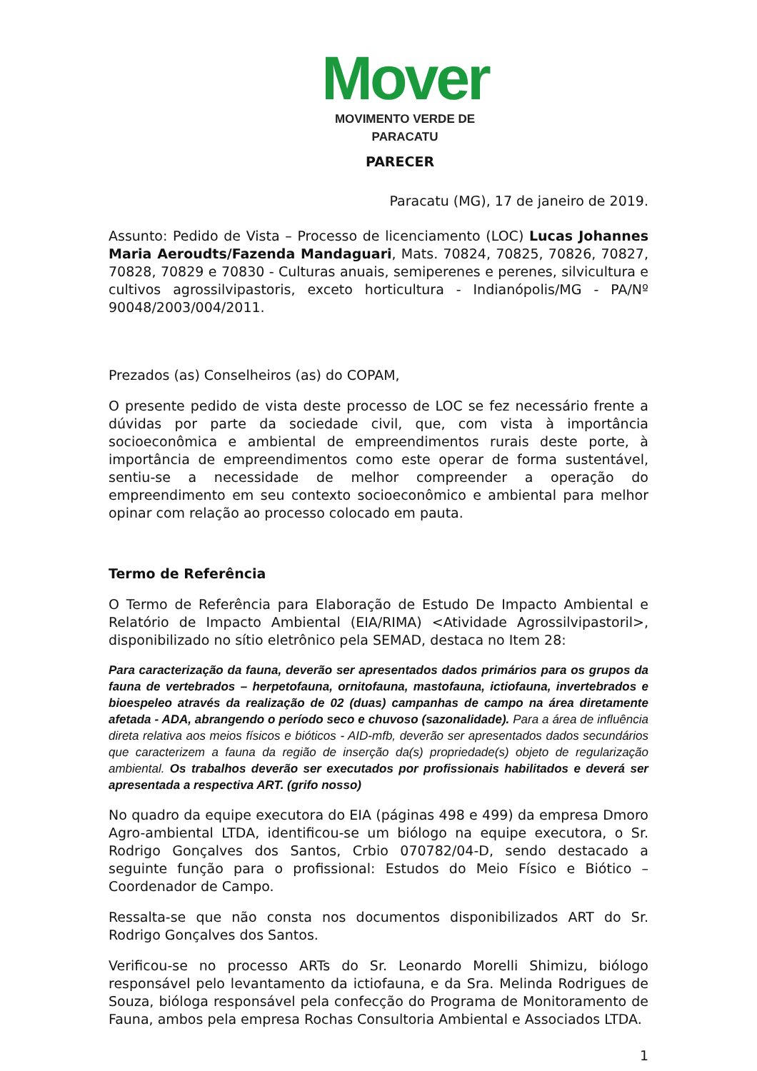Mover
MOVIMENTO VERDE DE PARACATU
PARECER
Paracatu (MG), 17 de janeiro de 2019.
Assunto: Pedido de Vista – Processo de licenciamento (LOC) Lucas Johannes Maria Aeroudts/Fazenda Mandaguari, Mats. 70824, 70825, 70826, 70827, 70828, 70829 e 70830 - Culturas anuais, semiperenes e perenes, silvicultura e cultivos agrossilvipastoris, exceto horticultura - Indianópolis/MG - PA/Nº 90048/2003/004/2011.
Prezados (as) Conselheiros (as) do COPAM,
O presente pedido de vista deste processo de LOC se fez necessário frente a dúvidas por parte da sociedade civil, que, com vista à importância socioeconômica e ambiental de empreendimentos rurais deste porte, à importância de empreendimentos como este operar de forma sustentável, sentiu-se a necessidade de melhor compreender a operação do empreendimento em seu contexto socioeconômico e ambiental para melhor opinar com relação ao processo colocado em pauta.
Termo de Referência
O Termo de Referência para Elaboração de Estudo De Impacto Ambiental e Relatório de Impacto Ambiental (EIA/RIMA) <Atividade Agrossilvipastoril>, disponibilizado no sítio eletrônico pela SEMAD, destaca no Item 28:
Para caracterização da fauna, deverão ser apresentados dados primários para os grupos da fauna de vertebrados – herpetofauna, ornitofauna, mastofauna, ictiofauna, invertebrados e bioespeleo através da realização de 02 (duas) campanhas de campo na área diretamente afetada - ADA, abrangendo o período seco e chuvoso (sazonalidade). Para a área de influência direta relativa aos meios físicos e bióticos - AID-mfb, deverão ser apresentados dados secundários que caracterizem a fauna da região de inserção da(s) propriedade(s) objeto de regularização ambiental. Os trabalhos deverão ser executados por profissionais habilitados e deverá ser apresentada a respectiva ART. (grifo nosso)
No quadro da equipe executora do EIA (páginas 498 e 499) da empresa Dmoro Agro-ambiental LTDA, identificou-se um biólogo na equipe executora, o Sr. Rodrigo Gonçalves dos Santos, Crbio 070782/04-D, sendo destacado a seguinte função para o profissional: Estudos do Meio Físico e Biótico – Coordenador de Campo.
Ressalta-se que não consta nos documentos disponibilizados ART do Sr. Rodrigo Gonçalves dos Santos.
Verificou-se no processo ARTs do Sr. Leonardo Morelli Shimizu, biólogo responsável pelo levantamento da ictiofauna, e da Sra. Melinda Rodrigues de Souza, bióloga responsável pela confecção do Programa de Monitoramento de Fauna, ambos pela empresa Rochas Consultoria Ambiental e Associados LTDA.
1